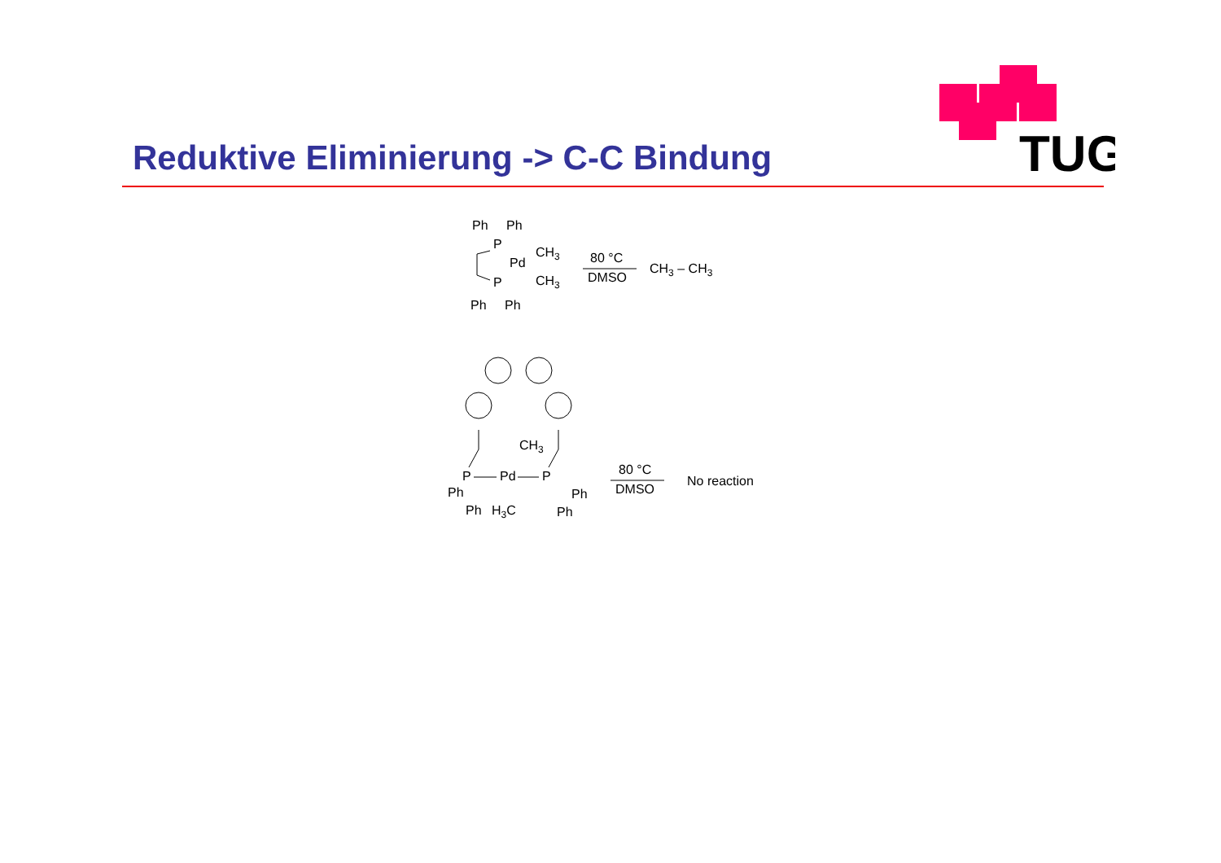TUG
Reduktive Eliminierung -> C-C Bindung
Ph
Ph
P
Pd
CH3
CH3
P
Ph
Ph
80 °C
DMSO
CH3 – CH3
Ph
Ph
P
Pd
P
CH3
H3C
Ph
Ph
80 °C
DMSO
No reaction